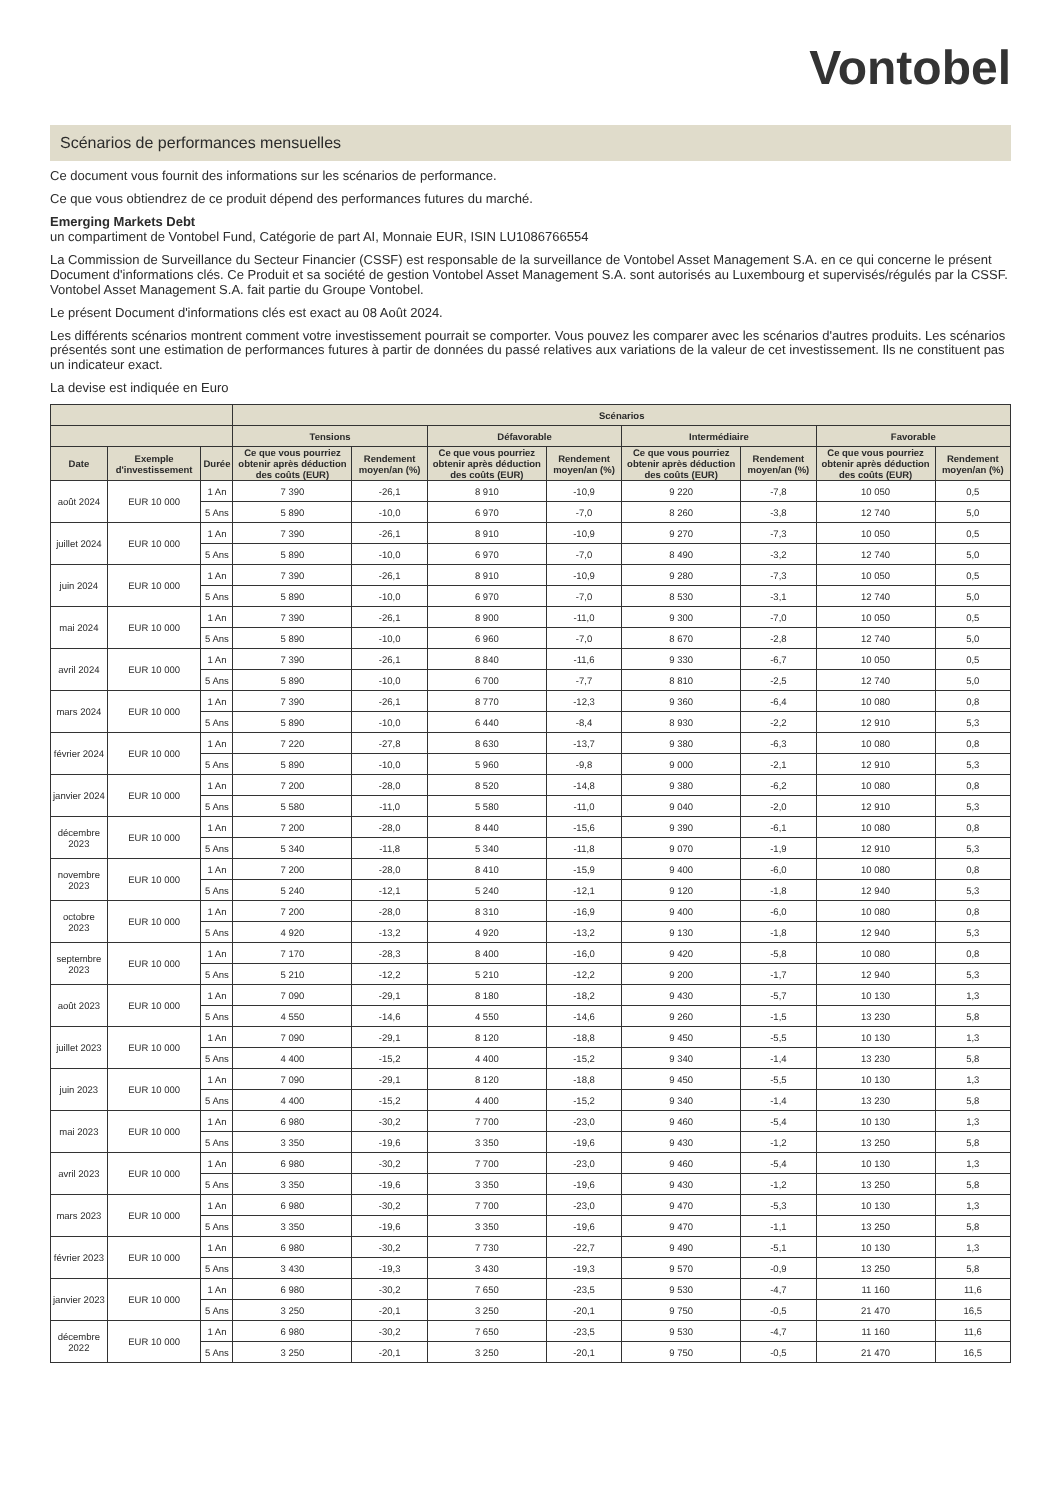Vontobel
Scénarios de performances mensuelles
Ce document vous fournit des informations sur les scénarios de performance.
Ce que vous obtiendrez de ce produit dépend des performances futures du marché.
Emerging Markets Debt
un compartiment de Vontobel Fund, Catégorie de part AI, Monnaie EUR, ISIN LU1086766554
La Commission de Surveillance du Secteur Financier (CSSF) est responsable de la surveillance de Vontobel Asset Management S.A. en ce qui concerne le présent Document d'informations clés. Ce Produit et sa société de gestion Vontobel Asset Management S.A. sont autorisés au Luxembourg et supervisés/régulés par la CSSF. Vontobel Asset Management S.A. fait partie du Groupe Vontobel.
Le présent Document d'informations clés est exact au 08 Août 2024.
Les différents scénarios montrent comment votre investissement pourrait se comporter. Vous pouvez les comparer avec les scénarios d'autres produits. Les scénarios présentés sont une estimation de performances futures à partir de données du passé relatives aux variations de la valeur de cet investissement. Ils ne constituent pas un indicateur exact.
La devise est indiquée en Euro
| | | | Scénarios | | | | | | | |
| --- | --- | --- | --- | --- | --- | --- | --- | --- | --- | --- |
| | | | Tensions | | Défavorable | | Intermédiaire | | Favorable | |
| Date | Exemple d'investissement | Durée | Ce que vous pourriez obtenir après déduction des coûts (EUR) | Rendement moyen/an (%) | Ce que vous pourriez obtenir après déduction des coûts (EUR) | Rendement moyen/an (%) | Ce que vous pourriez obtenir après déduction des coûts (EUR) | Rendement moyen/an (%) | Ce que vous pourriez obtenir après déduction des coûts (EUR) | Rendement moyen/an (%) |
| août 2024 | EUR 10 000 | 1 An | 7 390 | -26,1 | 8 910 | -10,9 | 9 220 | -7,8 | 10 050 | 0,5 |
| | | 5 Ans | 5 890 | -10,0 | 6 970 | -7,0 | 8 260 | -3,8 | 12 740 | 5,0 |
| juillet 2024 | EUR 10 000 | 1 An | 7 390 | -26,1 | 8 910 | -10,9 | 9 270 | -7,3 | 10 050 | 0,5 |
| | | 5 Ans | 5 890 | -10,0 | 6 970 | -7,0 | 8 490 | -3,2 | 12 740 | 5,0 |
| juin 2024 | EUR 10 000 | 1 An | 7 390 | -26,1 | 8 910 | -10,9 | 9 280 | -7,3 | 10 050 | 0,5 |
| | | 5 Ans | 5 890 | -10,0 | 6 970 | -7,0 | 8 530 | -3,1 | 12 740 | 5,0 |
| mai 2024 | EUR 10 000 | 1 An | 7 390 | -26,1 | 8 900 | -11,0 | 9 300 | -7,0 | 10 050 | 0,5 |
| | | 5 Ans | 5 890 | -10,0 | 6 960 | -7,0 | 8 670 | -2,8 | 12 740 | 5,0 |
| avril 2024 | EUR 10 000 | 1 An | 7 390 | -26,1 | 8 840 | -11,6 | 9 330 | -6,7 | 10 050 | 0,5 |
| | | 5 Ans | 5 890 | -10,0 | 6 700 | -7,7 | 8 810 | -2,5 | 12 740 | 5,0 |
| mars 2024 | EUR 10 000 | 1 An | 7 390 | -26,1 | 8 770 | -12,3 | 9 360 | -6,4 | 10 080 | 0,8 |
| | | 5 Ans | 5 890 | -10,0 | 6 440 | -8,4 | 8 930 | -2,2 | 12 910 | 5,3 |
| février 2024 | EUR 10 000 | 1 An | 7 220 | -27,8 | 8 630 | -13,7 | 9 380 | -6,3 | 10 080 | 0,8 |
| | | 5 Ans | 5 890 | -10,0 | 5 960 | -9,8 | 9 000 | -2,1 | 12 910 | 5,3 |
| janvier 2024 | EUR 10 000 | 1 An | 7 200 | -28,0 | 8 520 | -14,8 | 9 380 | -6,2 | 10 080 | 0,8 |
| | | 5 Ans | 5 580 | -11,0 | 5 580 | -11,0 | 9 040 | -2,0 | 12 910 | 5,3 |
| décembre 2023 | EUR 10 000 | 1 An | 7 200 | -28,0 | 8 440 | -15,6 | 9 390 | -6,1 | 10 080 | 0,8 |
| | | 5 Ans | 5 340 | -11,8 | 5 340 | -11,8 | 9 070 | -1,9 | 12 910 | 5,3 |
| novembre 2023 | EUR 10 000 | 1 An | 7 200 | -28,0 | 8 410 | -15,9 | 9 400 | -6,0 | 10 080 | 0,8 |
| | | 5 Ans | 5 240 | -12,1 | 5 240 | -12,1 | 9 120 | -1,8 | 12 940 | 5,3 |
| octobre 2023 | EUR 10 000 | 1 An | 7 200 | -28,0 | 8 310 | -16,9 | 9 400 | -6,0 | 10 080 | 0,8 |
| | | 5 Ans | 4 920 | -13,2 | 4 920 | -13,2 | 9 130 | -1,8 | 12 940 | 5,3 |
| septembre 2023 | EUR 10 000 | 1 An | 7 170 | -28,3 | 8 400 | -16,0 | 9 420 | -5,8 | 10 080 | 0,8 |
| | | 5 Ans | 5 210 | -12,2 | 5 210 | -12,2 | 9 200 | -1,7 | 12 940 | 5,3 |
| août 2023 | EUR 10 000 | 1 An | 7 090 | -29,1 | 8 180 | -18,2 | 9 430 | -5,7 | 10 130 | 1,3 |
| | | 5 Ans | 4 550 | -14,6 | 4 550 | -14,6 | 9 260 | -1,5 | 13 230 | 5,8 |
| juillet 2023 | EUR 10 000 | 1 An | 7 090 | -29,1 | 8 120 | -18,8 | 9 450 | -5,5 | 10 130 | 1,3 |
| | | 5 Ans | 4 400 | -15,2 | 4 400 | -15,2 | 9 340 | -1,4 | 13 230 | 5,8 |
| juin 2023 | EUR 10 000 | 1 An | 7 090 | -29,1 | 8 120 | -18,8 | 9 450 | -5,5 | 10 130 | 1,3 |
| | | 5 Ans | 4 400 | -15,2 | 4 400 | -15,2 | 9 340 | -1,4 | 13 230 | 5,8 |
| mai 2023 | EUR 10 000 | 1 An | 6 980 | -30,2 | 7 700 | -23,0 | 9 460 | -5,4 | 10 130 | 1,3 |
| | | 5 Ans | 3 350 | -19,6 | 3 350 | -19,6 | 9 430 | -1,2 | 13 250 | 5,8 |
| avril 2023 | EUR 10 000 | 1 An | 6 980 | -30,2 | 7 700 | -23,0 | 9 460 | -5,4 | 10 130 | 1,3 |
| | | 5 Ans | 3 350 | -19,6 | 3 350 | -19,6 | 9 430 | -1,2 | 13 250 | 5,8 |
| mars 2023 | EUR 10 000 | 1 An | 6 980 | -30,2 | 7 700 | -23,0 | 9 470 | -5,3 | 10 130 | 1,3 |
| | | 5 Ans | 3 350 | -19,6 | 3 350 | -19,6 | 9 470 | -1,1 | 13 250 | 5,8 |
| février 2023 | EUR 10 000 | 1 An | 6 980 | -30,2 | 7 730 | -22,7 | 9 490 | -5,1 | 10 130 | 1,3 |
| | | 5 Ans | 3 430 | -19,3 | 3 430 | -19,3 | 9 570 | -0,9 | 13 250 | 5,8 |
| janvier 2023 | EUR 10 000 | 1 An | 6 980 | -30,2 | 7 650 | -23,5 | 9 530 | -4,7 | 11 160 | 11,6 |
| | | 5 Ans | 3 250 | -20,1 | 3 250 | -20,1 | 9 750 | -0,5 | 21 470 | 16,5 |
| décembre 2022 | EUR 10 000 | 1 An | 6 980 | -30,2 | 7 650 | -23,5 | 9 530 | -4,7 | 11 160 | 11,6 |
| | | 5 Ans | 3 250 | -20,1 | 3 250 | -20,1 | 9 750 | -0,5 | 21 470 | 16,5 |